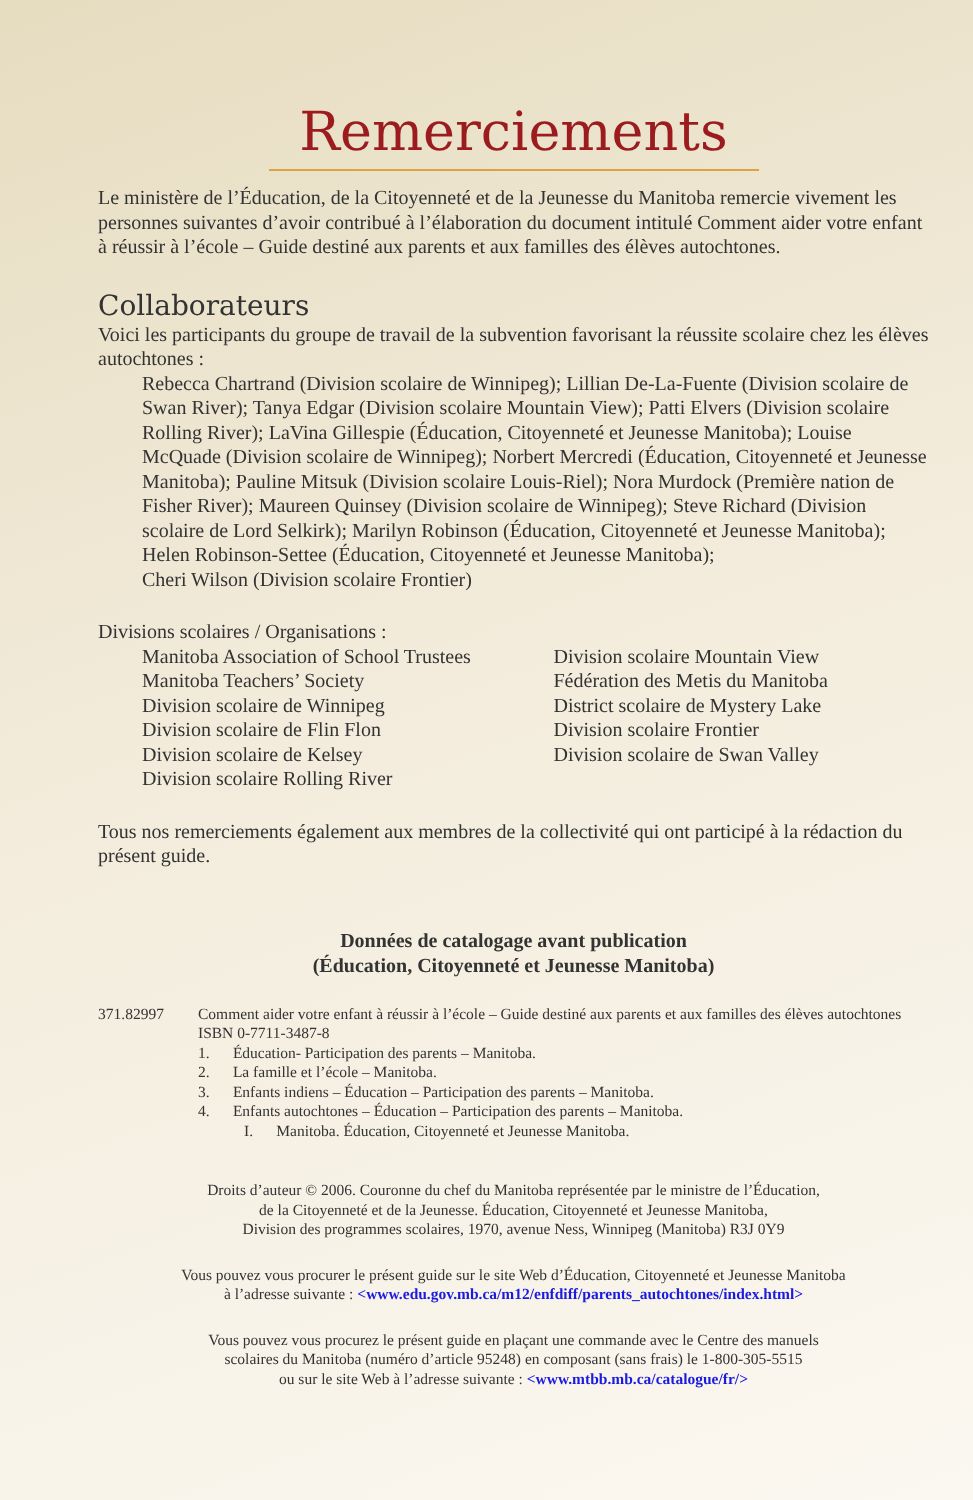Remerciements
Le ministère de l’Éducation, de la Citoyenneté et de la Jeunesse du Manitoba remercie vivement les personnes suivantes d’avoir contribué à l’élaboration du document intitulé Comment aider votre enfant à réussir à l’école – Guide destiné aux parents et aux familles des élèves autochtones.
Collaborateurs
Voici les participants du groupe de travail de la subvention favorisant la réussite scolaire chez les élèves autochtones :
Rebecca Chartrand (Division scolaire de Winnipeg); Lillian De-La-Fuente (Division scolaire de Swan River); Tanya Edgar (Division scolaire Mountain View); Patti Elvers (Division scolaire Rolling River); LaVina Gillespie (Éducation, Citoyenneté et Jeunesse Manitoba); Louise McQuade (Division scolaire de Winnipeg); Norbert Mercredi (Éducation, Citoyenneté et Jeunesse Manitoba); Pauline Mitsuk (Division scolaire Louis-Riel); Nora Murdock (Première nation de Fisher River); Maureen Quinsey (Division scolaire de Winnipeg); Steve Richard (Division scolaire de Lord Selkirk); Marilyn Robinson (Éducation, Citoyenneté et Jeunesse Manitoba);
Helen Robinson-Settee (Éducation, Citoyenneté et Jeunesse Manitoba);
Cheri Wilson (Division scolaire Frontier)
Divisions scolaires / Organisations :
Manitoba Association of School Trustees
Manitoba Teachers’ Society
Division scolaire de Winnipeg
Division scolaire de Flin Flon
Division scolaire de Kelsey
Division scolaire Rolling River
Division scolaire Mountain View
Fédération des Metis du Manitoba
District scolaire de Mystery Lake
Division scolaire Frontier
Division scolaire de Swan Valley
Tous nos remerciements également aux membres de la collectivité qui ont participé à la rédaction du présent guide.
Données de catalogage avant publication
(Éducation, Citoyenneté et Jeunesse Manitoba)
371.82997 Comment aider votre enfant à réussir à l’école – Guide destiné aux parents et aux familles des élèves autochtones
ISBN 0-7711-3487-8
1. Éducation- Participation des parents – Manitoba.
2. La famille et l’école – Manitoba.
3. Enfants indiens – Éducation – Participation des parents – Manitoba.
4. Enfants autochtones – Éducation – Participation des parents – Manitoba.
I. Manitoba. Éducation, Citoyenneté et Jeunesse Manitoba.
Droits d’auteur © 2006. Couronne du chef du Manitoba représentée par le ministre de l’Éducation,
de la Citoyenneté et de la Jeunesse. Éducation, Citoyenneté et Jeunesse Manitoba,
Division des programmes scolaires, 1970, avenue Ness, Winnipeg (Manitoba) R3J 0Y9
Vous pouvez vous procurer le présent guide sur le site Web d’Éducation, Citoyenneté et Jeunesse Manitoba
à l’adresse suivante : <www.edu.gov.mb.ca/m12/enfdiff/parents_autochtones/index.html>
Vous pouvez vous procurez le présent guide en plaçant une commande avec le Centre des manuels
scolaires du Manitoba (numéro d’article 95248) en composant (sans frais) le 1-800-305-5515
ou sur le site Web à l’adresse suivante : <www.mtbb.mb.ca/catalogue/fr/>